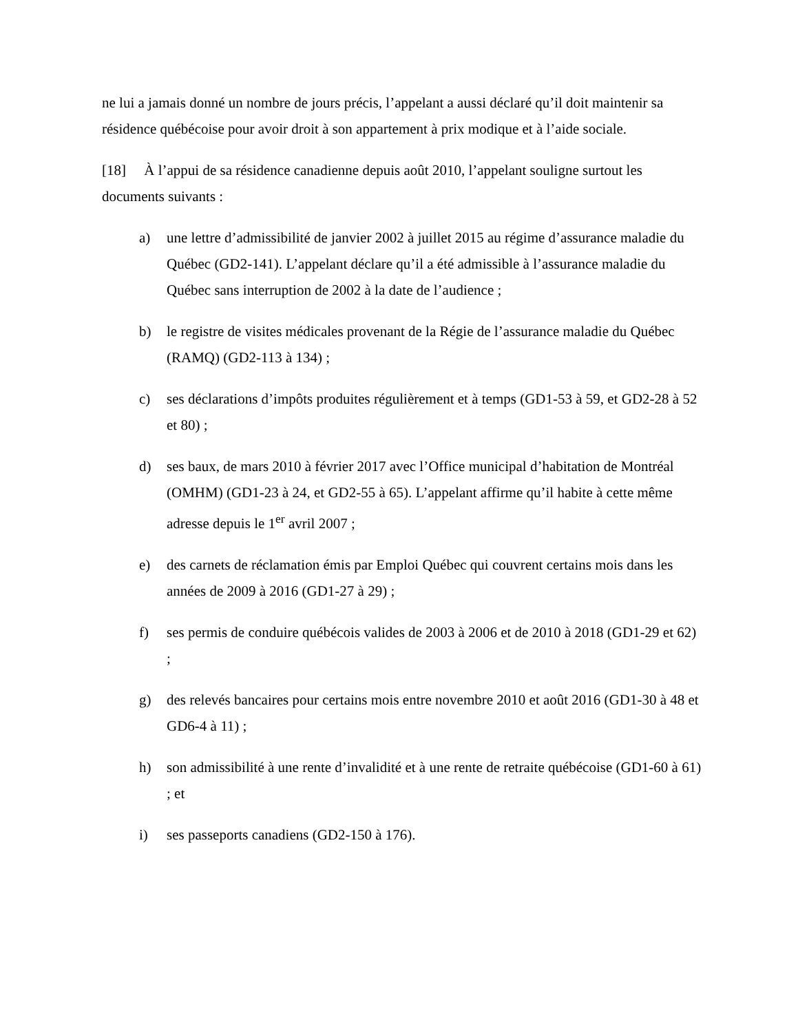ne lui a jamais donné un nombre de jours précis, l’appelant a aussi déclaré qu’il doit maintenir sa résidence québécoise pour avoir droit à son appartement à prix modique et à l’aide sociale.
[18] À l’appui de sa résidence canadienne depuis août 2010, l’appelant souligne surtout les documents suivants :
a) une lettre d’admissibilité de janvier 2002 à juillet 2015 au régime d’assurance maladie du Québec (GD2-141). L’appelant déclare qu’il a été admissible à l’assurance maladie du Québec sans interruption de 2002 à la date de l’audience ;
b) le registre de visites médicales provenant de la Régie de l’assurance maladie du Québec (RAMQ) (GD2-113 à 134) ;
c) ses déclarations d’impôts produites régulièrement et à temps (GD1-53 à 59, et GD2-28 à 52 et 80) ;
d) ses baux, de mars 2010 à février 2017 avec l’Office municipal d’habitation de Montréal (OMHM) (GD1-23 à 24, et GD2-55 à 65). L’appelant affirme qu’il habite à cette même adresse depuis le 1<sup>er</sup> avril 2007 ;
e) des carnets de réclamation émis par Emploi Québec qui couvrent certains mois dans les années de 2009 à 2016 (GD1-27 à 29) ;
f) ses permis de conduire québécois valides de 2003 à 2006 et de 2010 à 2018 (GD1-29 et 62) ;
g) des relevés bancaires pour certains mois entre novembre 2010 et août 2016 (GD1-30 à 48 et GD6-4 à 11) ;
h) son admissibilité à une rente d’invalidité et à une rente de retraite québécoise (GD1-60 à 61) ; et
i) ses passeports canadiens (GD2-150 à 176).